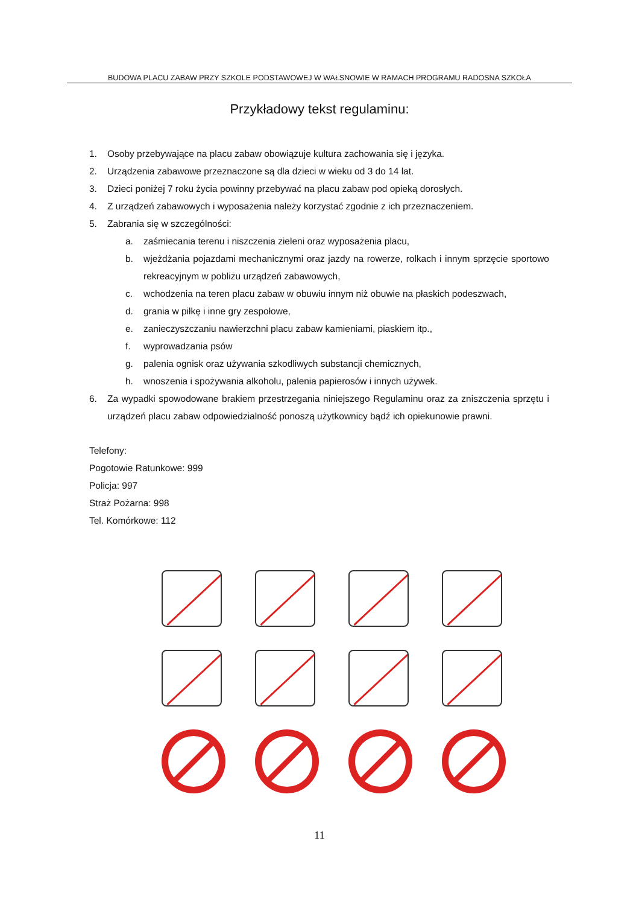BUDOWA PLACU ZABAW PRZY SZKOLE PODSTAWOWEJ W WAŁSNOWIE W RAMACH PROGRAMU RADOSNA SZKOŁA
Przykładowy tekst regulaminu:
1. Osoby przebywające na placu zabaw obowiązuje kultura zachowania się i języka.
2. Urządzenia zabawowe przeznaczone są dla dzieci w wieku od 3 do 14 lat.
3. Dzieci poniżej 7 roku życia powinny przebywać na placu zabaw pod opieką dorosłych.
4. Z urządzeń zabawowych i wyposażenia należy korzystać zgodnie z ich przeznaczeniem.
5. Zabrania się w szczególności:
a. zaśmiecania terenu i niszczenia zieleni oraz wyposażenia placu,
b. wjeżdżania pojazdami mechanicznymi oraz jazdy na rowerze, rolkach i innym sprzęcie sportowo rekreacyjnym w pobliżu urządzeń zabawowych,
c. wchodzenia na teren placu zabaw w obuwiu innym niż obuwie na płaskich podeszwach,
d. grania w piłkę i inne gry zespołowe,
e. zanieczyszczaniu nawierzchni placu zabaw kamieniami, piaskiem itp.,
f. wyprowadzania psów
g. palenia ognisk oraz używania szkodliwych substancji chemicznych,
h. wnoszenia i spożywania alkoholu, palenia papierosów i innych używek.
6. Za wypadki spowodowane brakiem przestrzegania niniejszego Regulaminu oraz za zniszczenia sprzętu i urządzeń placu zabaw odpowiedzialność ponoszą użytkownicy bądź ich opiekunowie prawni.
Telefony:
Pogotowie Ratunkowe: 999
Policja: 997
Straż Pożarna: 998
Tel. Komórkowe: 112
11